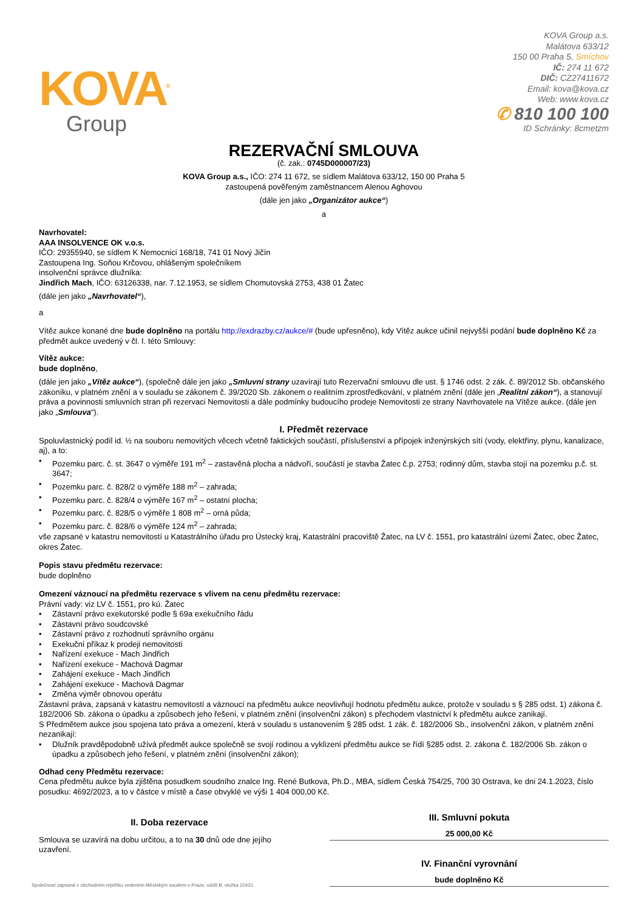KOVA<sup>®</sup>
Group
KOVA Group a.s.
Malátova 633/12
150 00 Praha 5, Smíchov
IČ: 274 11 672
DIČ: CZ27411672
Email: kova@kova.cz
Web: www.kova.cz
✆ 810 100 100
ID Schránky: 8cmetzm
REZERVAČNÍ SMLOUVA
(č. zak.: 0745D000007/23)
KOVA Group a.s., IČO: 274 11 672, se sídlem Malátova 633/12, 150 00 Praha 5
zastoupená pověřeným zaměstnancem Alenou Aghovou
(dále jen jako „Organizátor aukce“)
a
Navrhovatel:
AAA INSOLVENCE OK v.o.s.
IČO: 29355940, se sídlem K Nemocnici 168/18, 741 01 Nový Jičín
Zastoupena Ing. Soňou Krčovou, ohlášeným společníkem
insolvenční správce dlužníka:
Jindřich Mach, IČO: 63126338, nar. 7.12.1953, se sídlem Chomutovská 2753, 438 01 Žatec
(dále jen jako „Navrhovatel“),
a
Vítěz aukce konané dne bude doplněno na portálu http://exdrazby.cz/aukce/# (bude upřesněno), kdy Vítěz aukce učinil nejvyšší podání bude doplněno Kč za předmět aukce uvedený v čl. I. této Smlouvy:
Vítěz aukce:
bude doplněno,
(dále jen jako „Vítěz aukce“), (společně dále jen jako „Smluvní strany uzavírají tuto Rezervační smlouvu dle ust. § 1746 odst. 2 zák. č. 89/2012 Sb. občanského zákoníku, v platném znění a v souladu se zákonem č. 39/2020 Sb. zákonem o realitním zprostředkování, v platném znění (dále jen „Realitní zákon“), a stanovují práva a povinnosti smluvních stran při rezervaci Nemovitosti a dále podmínky budoucího prodeje Nemovitosti ze strany Navrhovatele na Vítěze aukce. (dále jen jako „Smlouva“).
I. Předmět rezervace
Spoluvlastnický podíl id. ½ na souboru nemovitých věcech včetně faktických součástí, příslušenství a přípojek inženýrských sítí (vody, elektřiny, plynu, kanalizace, aj), a to:
• Pozemku parc. č. st. 3647 o výměře 191 m<sup>2</sup> – zastavěná plocha a nádvoří, součástí je stavba Žatec č.p. 2753; rodinný dům, stavba stojí na pozemku p.č. st. 3647;
• Pozemku parc. č. 828/2 o výměře 188 m<sup>2</sup> – zahrada;
• Pozemku parc. č. 828/4 o výměře 167 m<sup>2</sup> – ostatní plocha;
• Pozemku parc. č. 828/5 o výměře 1 808 m<sup>2</sup> – orná půda;
• Pozemku parc. č. 828/6 o výměře 124 m<sup>2</sup> – zahrada;
vše zapsané v katastru nemovitostí u Katastrálního úřadu pro Ústecký kraj, Katastrální pracoviště Žatec, na LV č. 1551, pro katastrální území Žatec, obec Žatec, okres Žatec.
Popis stavu předmětu rezervace:
bude doplněno
Omezení váznoucí na předmětu rezervace s vlivem na cenu předmětu rezervace:
Právní vady: viz LV č. 1551, pro kú. Žatec
• Zástavní právo exekutorské podle § 69a exekučního řádu
• Zástavní právo soudcovské
• Zástavní právo z rozhodnutí správního orgánu
• Exekuční příkaz k prodeji nemovitosti
• Nařízení exekuce - Mach Jindřich
• Nařízení exekuce - Machová Dagmar
• Zahájení exekuce - Mach Jindřich
• Zahájení exekuce - Machová Dagmar
• Změna výměr obnovou operátu
Zástavní práva, zapsaná v katastru nemovitostí a váznoucí na předmětu aukce neovlivňují hodnotu předmětu aukce, protože v souladu s § 285 odst. 1) zákona č. 182/2006 Sb. zákona o úpadku a způsobech jeho řešení, v platném znění (insolvenční zákon) s přechodem vlastnictví k předmětu aukce zanikají.
S Předmětem aukce jsou spojena tato práva a omezení, která v souladu s ustanovením § 285 odst. 1 zák. č. 182/2006 Sb., insolvenční zákon, v platném znění nezanikají:
• Dlužník pravděpodobně užívá předmět aukce společně se svojí rodinou a vyklizení předmětu aukce se řídí §285 odst. 2. zákona č. 182/2006 Sb. zákon o úpadku a způsobech jeho řešení, v platném znění (insolvenční zákon);
Odhad ceny Předmětu rezervace:
Cena předmětu aukce byla zjištěna posudkem soudního znalce Ing. René Butkova, Ph.D., MBA, sídlem Česká 754/25, 700 30 Ostrava, ke dni 24.1.2023, číslo posudku: 4692/2023, a to v částce v místě a čase obvyklé ve výši 1 404 000,00 Kč.
II. Doba rezervace
Smlouva se uzavírá na dobu určitou, a to na 30 dnů ode dne jejího uzavření.
III. Smluvní pokuta
25 000,00 Kč
IV. Finanční vyrovnání
bude doplněno Kč
Společnost zapsaná v obchodním rejstříku vedeném Městským soudem v Praze, oddíl B, vložka 10421